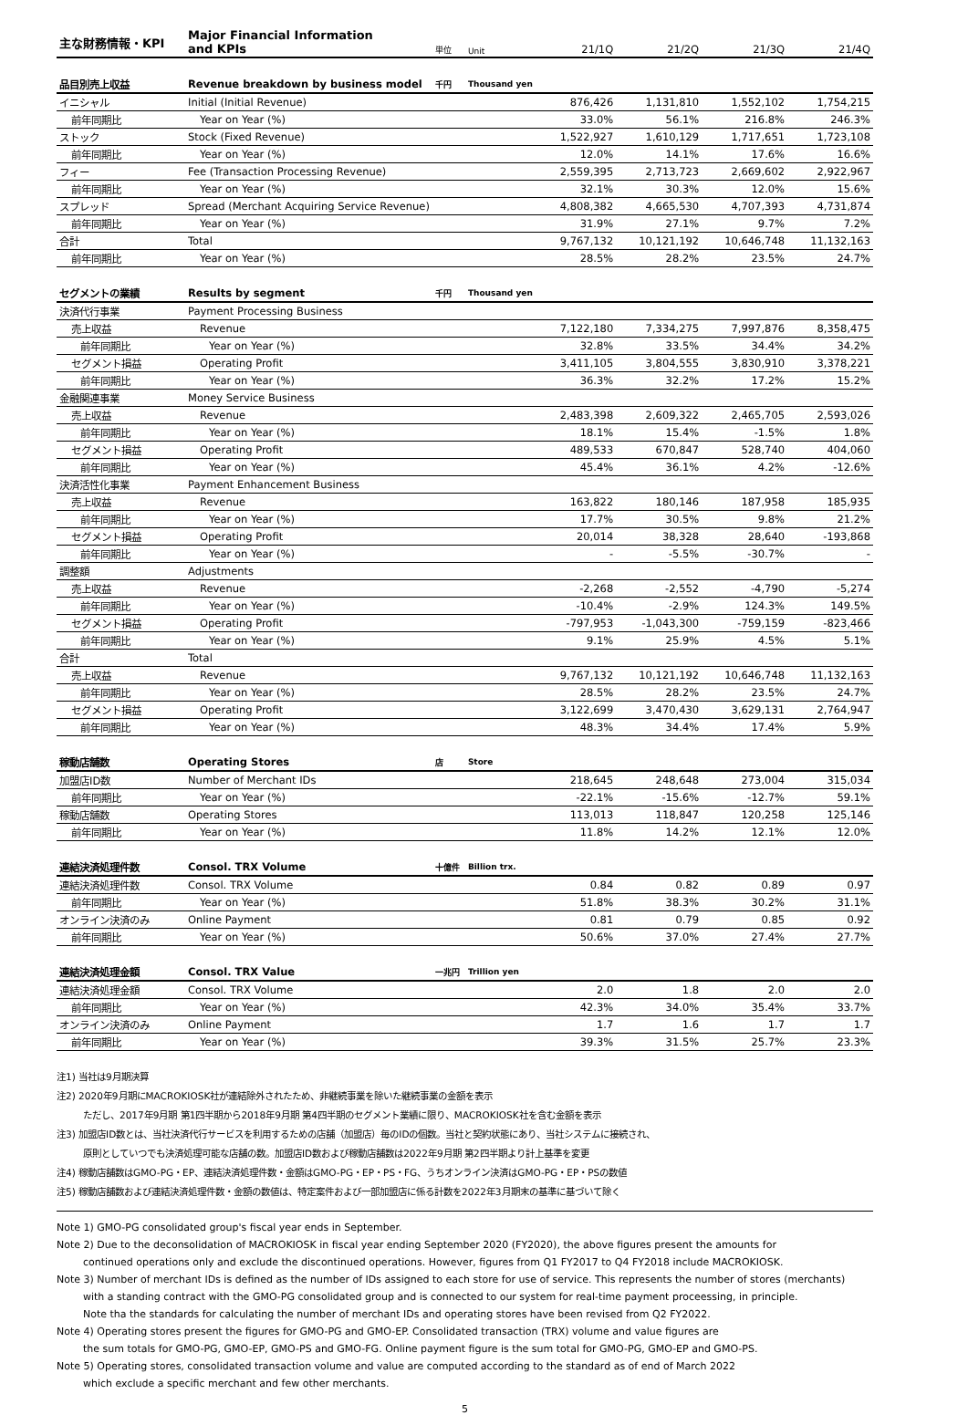| 主な財務情報・KPI | Major Financial Information and KPIs | 単位 | Unit | 21/1Q | 21/2Q | 21/3Q | 21/4Q |
| --- | --- | --- | --- | --- | --- | --- | --- |
| 品目別売上収益 | Revenue breakdown by business model | 千円 | Thousand yen | | | | |
| イニシャル | Initial (Initial Revenue) | | | 876,426 | 1,131,810 | 1,552,102 | 1,754,215 |
| 前年同期比 | Year on Year (%) | | | 33.0% | 56.1% | 216.8% | 246.3% |
| ストック | Stock (Fixed Revenue) | | | 1,522,927 | 1,610,129 | 1,717,651 | 1,723,108 |
| 前年同期比 | Year on Year (%) | | | 12.0% | 14.1% | 17.6% | 16.6% |
| フィー | Fee (Transaction Processing Revenue) | | | 2,559,395 | 2,713,723 | 2,669,602 | 2,922,967 |
| 前年同期比 | Year on Year (%) | | | 32.1% | 30.3% | 12.0% | 15.6% |
| スプレッド | Spread (Merchant Acquiring Service Revenue) | | | 4,808,382 | 4,665,530 | 4,707,393 | 4,731,874 |
| 前年同期比 | Year on Year (%) | | | 31.9% | 27.1% | 9.7% | 7.2% |
| 合計 | Total | | | 9,767,132 | 10,121,192 | 10,646,748 | 11,132,163 |
| 前年同期比 | Year on Year (%) | | | 28.5% | 28.2% | 23.5% | 24.7% |
| セグメントの業績 | Results by segment | 千円 | Thousand yen | | | | |
| 決済代行事業 | Payment Processing Business | | | | | | |
| 売上収益 | Revenue | | | 7,122,180 | 7,334,275 | 7,997,876 | 8,358,475 |
| 前年同期比 | Year on Year (%) | | | 32.8% | 33.5% | 34.4% | 34.2% |
| セグメント損益 | Operating Profit | | | 3,411,105 | 3,804,555 | 3,830,910 | 3,378,221 |
| 前年同期比 | Year on Year (%) | | | 36.3% | 32.2% | 17.2% | 15.2% |
| 金融関連事業 | Money Service Business | | | | | | |
| 売上収益 | Revenue | | | 2,483,398 | 2,609,322 | 2,465,705 | 2,593,026 |
| 前年同期比 | Year on Year (%) | | | 18.1% | 15.4% | -1.5% | 1.8% |
| セグメント損益 | Operating Profit | | | 489,533 | 670,847 | 528,740 | 404,060 |
| 前年同期比 | Year on Year (%) | | | 45.4% | 36.1% | 4.2% | -12.6% |
| 決済活性化事業 | Payment Enhancement Business | | | | | | |
| 売上収益 | Revenue | | | 163,822 | 180,146 | 187,958 | 185,935 |
| 前年同期比 | Year on Year (%) | | | 17.7% | 30.5% | 9.8% | 21.2% |
| セグメント損益 | Operating Profit | | | 20,014 | 38,328 | 28,640 | -193,868 |
| 前年同期比 | Year on Year (%) | | | - | -5.5% | -30.7% | - |
| 調整額 | Adjustments | | | | | | |
| 売上収益 | Revenue | | | -2,268 | -2,552 | -4,790 | -5,274 |
| 前年同期比 | Year on Year (%) | | | -10.4% | -2.9% | 124.3% | 149.5% |
| セグメント損益 | Operating Profit | | | -797,953 | -1,043,300 | -759,159 | -823,466 |
| 前年同期比 | Year on Year (%) | | | 9.1% | 25.9% | 4.5% | 5.1% |
| 合計 | Total | | | | | | |
| 売上収益 | Revenue | | | 9,767,132 | 10,121,192 | 10,646,748 | 11,132,163 |
| 前年同期比 | Year on Year (%) | | | 28.5% | 28.2% | 23.5% | 24.7% |
| セグメント損益 | Operating Profit | | | 3,122,699 | 3,470,430 | 3,629,131 | 2,764,947 |
| 前年同期比 | Year on Year (%) | | | 48.3% | 34.4% | 17.4% | 5.9% |
| 稼動店舗数 | Operating Stores | 店 | Store | | | | |
| 加盟店ID数 | Number of Merchant IDs | | | 218,645 | 248,648 | 273,004 | 315,034 |
| 前年同期比 | Year on Year (%) | | | -22.1% | -15.6% | -12.7% | 59.1% |
| 稼動店舗数 | Operating Stores | | | 113,013 | 118,847 | 120,258 | 125,146 |
| 前年同期比 | Year on Year (%) | | | 11.8% | 14.2% | 12.1% | 12.0% |
| 連結決済処理件数 | Consol. TRX Volume | 十億件 | Billion trx. | | | | |
| 連結決済処理件数 | Consol. TRX Volume | | | 0.84 | 0.82 | 0.89 | 0.97 |
| 前年同期比 | Year on Year (%) | | | 51.8% | 38.3% | 30.2% | 31.1% |
| オンライン決済のみ | Online Payment | | | 0.81 | 0.79 | 0.85 | 0.92 |
| 前年同期比 | Year on Year (%) | | | 50.6% | 37.0% | 27.4% | 27.7% |
| 連結決済処理金額 | Consol. TRX Value | 一兆円 | Trillion yen | | | | |
| 連結決済処理金額 | Consol. TRX Volume | | | 2.0 | 1.8 | 2.0 | 2.0 |
| 前年同期比 | Year on Year (%) | | | 42.3% | 34.0% | 35.4% | 33.7% |
| オンライン決済のみ | Online Payment | | | 1.7 | 1.6 | 1.7 | 1.7 |
| 前年同期比 | Year on Year (%) | | | 39.3% | 31.5% | 25.7% | 23.3% |
注1) 当社は9月期決算
注2) 2020年9月期にMACROKIOSK社が連結除外されたため、非継続事業を除いた継続事業の金額を表示
ただし、2017年9月期 第1四半期から2018年9月期 第4四半期のセグメント業績に限り、MACROKIOSK社を含む金額を表示
注3) 加盟店ID数とは、当社決済代行サービスを利用するための店舗（加盟店）毎のIDの個数。当社と契約状態にあり、当社システムに接続され、
原則としていつでも決済処理可能な店舗の数。加盟店ID数および稼動店舗数は2022年9月期 第2四半期より計上基準を変更
注4) 稼動店舗数はGMO-PG・EP、連結決済処理件数・金額はGMO-PG・EP・PS・FG、うちオンライン決済はGMO-PG・EP・PSの数値
注5) 稼動店舗数および連結決済処理件数・金額の数値は、特定案件および一部加盟店に係る計数を2022年3月期末の基準に基づいて除く
Note 1) GMO-PG consolidated group's fiscal year ends in September.
Note 2) Due to the deconsolidation of MACROKIOSK in fiscal year ending September 2020 (FY2020), the above figures present the amounts for
continued operations only and exclude the discontinued operations. However, figures from Q1 FY2017 to Q4 FY2018 include MACROKIOSK.
Note 3) Number of merchant IDs is defined as the number of IDs assigned to each store for use of service. This represents the number of stores (merchants)
with a standing contract with the GMO-PG consolidated group and is connected to our system for real-time payment proceessing, in principle.
Note tha the standards for calculating the number of merchant IDs and operating stores have been revised from Q2 FY2022.
Note 4) Operating stores present the figures for GMO-PG and GMO-EP. Consolidated transaction (TRX) volume and value figures are
the sum totals for GMO-PG, GMO-EP, GMO-PS and GMO-FG. Online payment figure is the sum total for GMO-PG, GMO-EP and GMO-PS.
Note 5) Operating stores, consolidated transaction volume and value are computed according to the standard as of end of March 2022
which exclude a specific merchant and few other merchants.
5